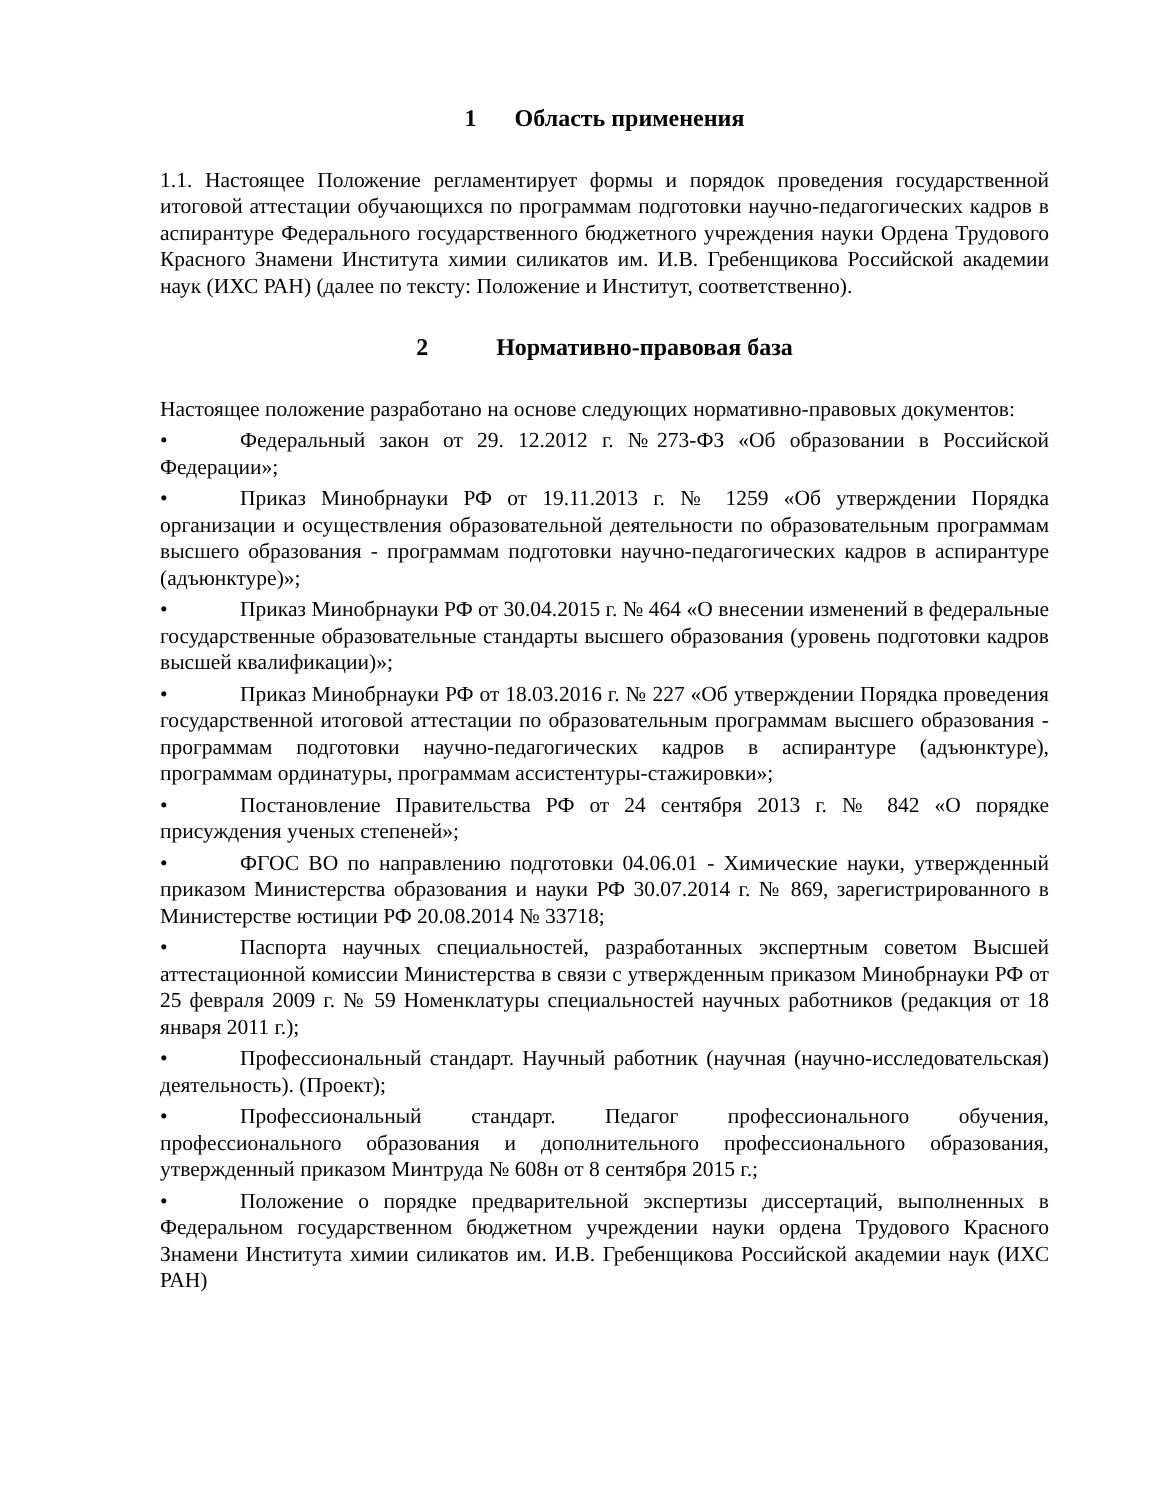1 Область применения
1.1. Настоящее Положение регламентирует формы и порядок проведения государственной итоговой аттестации обучающихся по программам подготовки научно-педагогических кадров в аспирантуре Федерального государственного бюджетного учреждения науки Ордена Трудового Красного Знамени Института химии силикатов им. И.В. Гребенщикова Российской академии наук (ИХС РАН) (далее по тексту: Положение и Институт, соответственно).
2 Нормативно-правовая база
Настоящее положение разработано на основе следующих нормативно-правовых документов:
• Федеральный закон от 29. 12.2012 г. №273-ФЗ «Об образовании в Российской Федерации»;
• Приказ Минобрнауки РФ от 19.11.2013 г. № 1259 «Об утверждении Порядка организации и осуществления образовательной деятельности по образовательным программам высшего образования - программам подготовки научно-педагогических кадров в аспирантуре (адъюнктуре)»;
• Приказ Минобрнауки РФ от 30.04.2015 г. № 464 «О внесении изменений в федеральные государственные образовательные стандарты высшего образования (уровень подготовки кадров высшей квалификации)»;
• Приказ Минобрнауки РФ от 18.03.2016 г. № 227 «Об утверждении Порядка проведения государственной итоговой аттестации по образовательным программам высшего образования - программам подготовки научно-педагогических кадров в аспирантуре (адъюнктуре), программам ординатуры, программам ассистентуры-стажировки»;
• Постановление Правительства РФ от 24 сентября 2013 г. № 842 «О порядке присуждения ученых степеней»;
• ФГОС ВО по направлению подготовки 04.06.01 - Химические науки, утвержденный приказом Министерства образования и науки РФ 30.07.2014 г. № 869, зарегистрированного в Министерстве юстиции РФ 20.08.2014 № 33718;
• Паспорта научных специальностей, разработанных экспертным советом Высшей аттестационной комиссии Министерства в связи с утвержденным приказом Минобрнауки РФ от 25 февраля 2009 г. № 59 Номенклатуры специальностей научных работников (редакция от 18 января 2011 г.);
• Профессиональный стандарт. Научный работник (научная (научно-исследовательская) деятельность). (Проект);
• Профессиональный стандарт. Педагог профессионального обучения, профессионального образования и дополнительного профессионального образования, утвержденный приказом Минтруда № 608н от 8 сентября 2015 г.;
• Положение о порядке предварительной экспертизы диссертаций, выполненных в Федеральном государственном бюджетном учреждении науки ордена Трудового Красного Знамени Института химии силикатов им. И.В. Гребенщикова Российской академии наук (ИХС РАН)